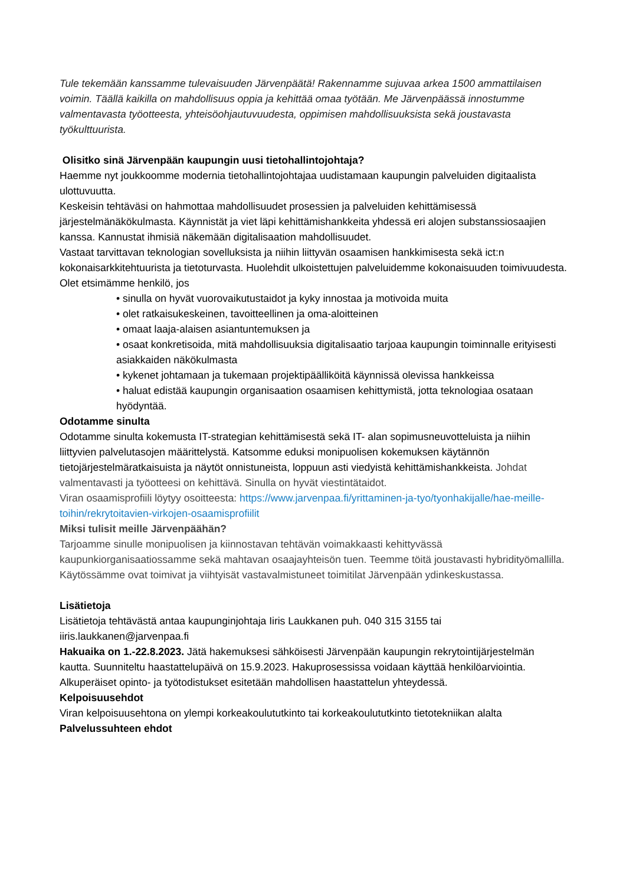Tule tekemään kanssamme tulevaisuuden Järvenpäätä! Rakennamme sujuvaa arkea 1500 ammattilaisen voimin. Täällä kaikilla on mahdollisuus oppia ja kehittää omaa työtään. Me Järvenpäässä innostumme valmentavasta työotteesta, yhteisöohjautuvuudesta, oppimisen mahdollisuuksista sekä joustavasta työkulttuurista.
Olisitko sinä Järvenpään kaupungin uusi tietohallintojohtaja?
Haemme nyt joukkoomme modernia tietohallintojohtajaa uudistamaan kaupungin palveluiden digitaalista ulottuvuutta.
Keskeisin tehtäväsi on hahmottaa mahdollisuudet prosessien ja palveluiden kehittämisessä järjestelmänäkökulmasta. Käynnistät ja viet läpi kehittämishankkeita yhdessä eri alojen substanssiosaajien kanssa. Kannustat ihmisiä näkemään digitalisaation mahdollisuudet.
Vastaat tarvittavan teknologian sovelluksista ja niihin liittyvän osaamisen hankkimisesta sekä ict:n kokonaisarkkitehtuurista ja tietoturvasta. Huolehdit ulkoistettujen palveluidemme kokonaisuuden toimivuudesta.
Olet etsimämme henkilö, jos
• sinulla on hyvät vuorovaikutustaidot ja kyky innostaa ja motivoida muita
• olet ratkaisukeskeinen, tavoitteellinen ja oma-aloitteinen
• omaat laaja-alaisen asiantuntemuksen ja
• osaat konkretisoida, mitä mahdollisuuksia digitalisaatio tarjoaa kaupungin toiminnalle erityisesti asiakkaiden näkökulmasta
• kykenet johtamaan ja tukemaan projektipäälliköitä käynnissä olevissa hankkeissa
• haluat edistää kaupungin organisaation osaamisen kehittymistä, jotta teknologiaa osataan hyödyntää.
Odotamme sinulta
Odotamme sinulta kokemusta IT-strategian kehittämisestä sekä IT- alan sopimusneuvotteluista ja niihin liittyvien palvelutasojen määrittelystä. Katsomme eduksi monipuolisen kokemuksen käytännön tietojärjestelmäratkaisuista ja näytöt onnistuneista, loppuun asti viedyistä kehittämishankkeista. Johdat valmentavasti ja työotteesi on kehittävä. Sinulla on hyvät viestintätaidot.
Viran osaamisprofiili löytyy osoitteesta: https://www.jarvenpaa.fi/yrittaminen-ja-tyo/tyonhakijalle/hae-meille-toihin/rekrytoitavien-virkojen-osaamisprofiilit
Miksi tulisit meille Järvenpäähän?
Tarjoamme sinulle monipuolisen ja kiinnostavan tehtävän voimakkaasti kehittyvässä kaupunkiorganisaatiossamme sekä mahtavan osaajayhteisön tuen. Teemme töitä joustavasti hybridityömallilla. Käytössämme ovat toimivat ja viihtyisät vastavalmistuneet toimitilat Järvenpään ydinkeskustassa.
Lisätietoja
Lisätietoja tehtävästä antaa kaupunginjohtaja Iiris Laukkanen puh. 040 315 3155 tai iiris.laukkanen@jarvenpaa.fi
Hakuaika on 1.-22.8.2023. Jätä hakemuksesi sähköisesti Järvenpään kaupungin rekrytointijärjestelmän kautta. Suunniteltu haastattelupäivä on 15.9.2023. Hakuprosessissa voidaan käyttää henkilöarviointia. Alkuperäiset opinto- ja työtodistukset esitetään mahdollisen haastattelun yhteydessä.
Kelpoisuusehdot
Viran kelpoisuusehtona on ylempi korkeakoulututkinto tai korkeakoulututkinto tietotekniikan alalta
Palvelussuhteen ehdot